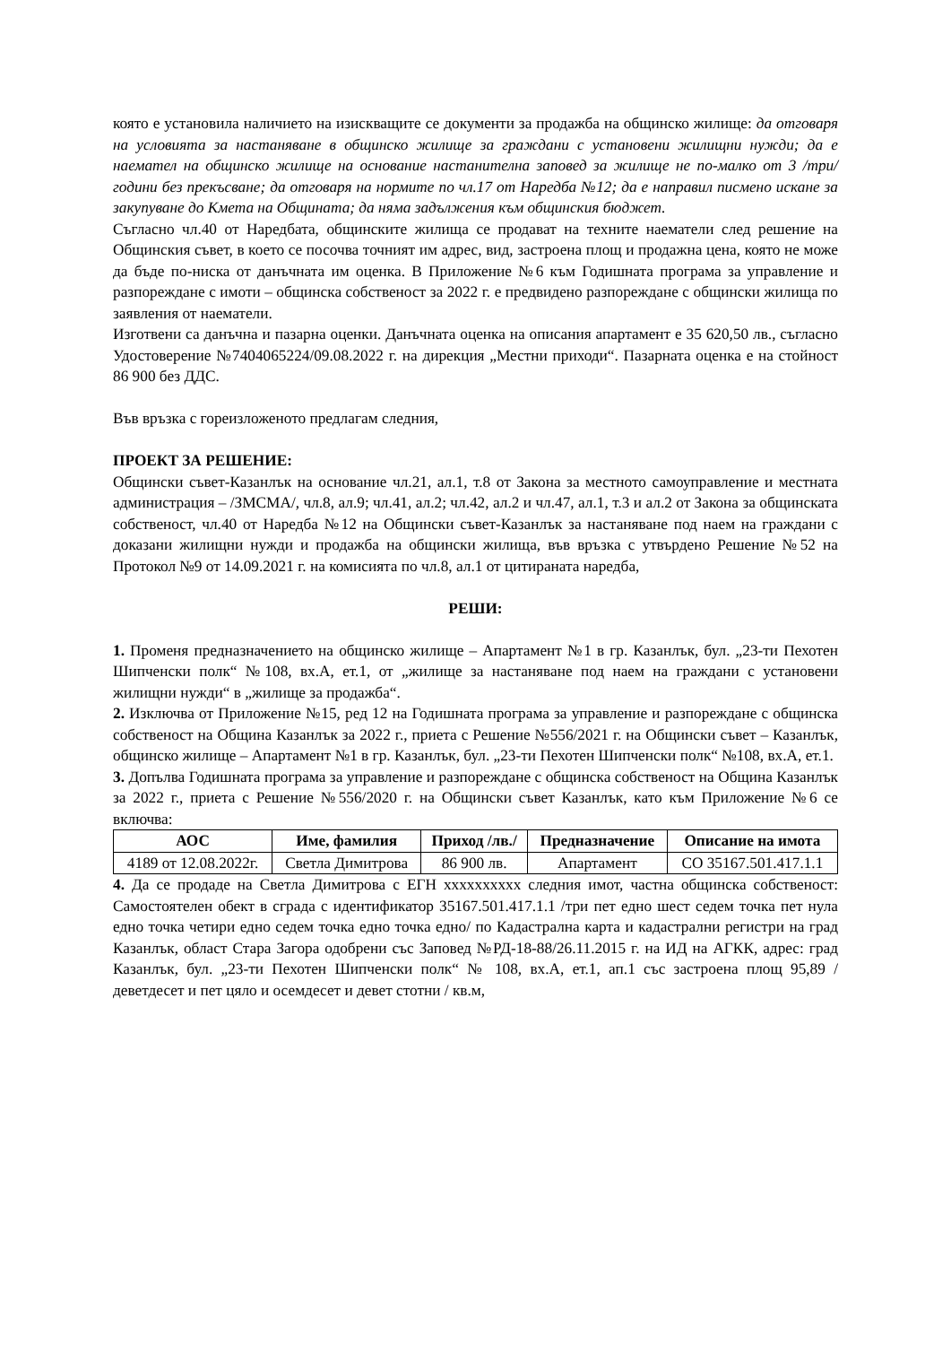която е установила наличието на изискващите се документи за продажба на общинско жилище: да отговаря на условията за настаняване в общинско жилище за граждани с установени жилищни нужди; да е наемател на общинско жилище на основание настанителна заповед за жилище не по-малко от 3 /три/ години без прекъсване; да отговаря на нормите по чл.17 от Наредба №12; да е направил писмено искане за закупуване до Кмета на Общината; да няма задължения към общинския бюджет.
Съгласно чл.40 от Наредбата, общинските жилища се продават на техните наематели след решение на Общинския съвет, в което се посочва точният им адрес, вид, застроена площ и продажна цена, която не може да бъде по-ниска от данъчната им оценка. В Приложение №6 към Годишната програма за управление и разпореждане с имоти – общинска собственост за 2022 г. е предвидено разпореждане с общински жилища по заявления от наематели.
Изготвени са данъчна и пазарна оценки. Данъчната оценка на описания апартамент е 35 620,50 лв., съгласно Удостоверение №7404065224/09.08.2022 г. на дирекция „Местни приходи“. Пазарната оценка е на стойност 86 900 без ДДС.
Във връзка с гореизложеното предлагам следния,
ПРОЕКТ ЗА РЕШЕНИЕ:
Общински съвет-Казанлък на основание чл.21, ал.1, т.8 от Закона за местното самоуправление и местната администрация – /ЗМСМА/, чл.8, ал.9; чл.41, ал.2; чл.42, ал.2 и чл.47, ал.1, т.3 и ал.2 от Закона за общинската собственост, чл.40 от Наредба №12 на Общински съвет-Казанлък за настаняване под наем на граждани с доказани жилищни нужди и продажба на общински жилища, във връзка с утвърдено Решение №52 на Протокол №9 от 14.09.2021 г. на комисията по чл.8, ал.1 от цитираната наредба,
РЕШИ:
1. Променя предназначението на общинско жилище – Апартамент №1 в гр. Казанлък, бул. „23-ти Пехотен Шипченски полк“ №108, вх.А, ет.1, от „жилище за настаняване под наем на граждани с установени жилищни нужди“ в „жилище за продажба“.
2. Изключва от Приложение №15, ред 12 на Годишната програма за управление и разпореждане с общинска собственост на Община Казанлък за 2022 г., приета с Решение №556/2021 г. на Общински съвет – Казанлък, общинско жилище – Апартамент №1 в гр. Казанлък, бул. „23-ти Пехотен Шипченски полк“ №108, вх.А, ет.1.
3. Допълва Годишната програма за управление и разпореждане с общинска собственост на Община Казанлък за 2022 г., приета с Решение №556/2020 г. на Общински съвет Казанлък, като към Приложение №6 се включва:
| АОС | Име, фамилия | Приход /лв./ | Предназначение | Описание на имота |
| --- | --- | --- | --- | --- |
| 4189 от 12.08.2022г. | Светла Димитрова | 86 900 лв. | Апартамент | СО 35167.501.417.1.1 |
4. Да се продаде на Светла Димитрова с ЕГН xxxxxxxxxx следния имот, частна общинска собственост: Самостоятелен обект в сграда с идентификатор 35167.501.417.1.1 /три пет едно шест седем точка пет нула едно точка четири едно седем точка едно точка едно/ по Кадастрална карта и кадастрални регистри на град Казанлък, област Стара Загора одобрени със Заповед №РД-18-88/26.11.2015 г. на ИД на АГКК, адрес: град Казанлък, бул. „23-ти Пехотен Шипченски полк“ № 108, вх.А, ет.1, ап.1 със застроена площ 95,89 /деветдесет и пет цяло и осемдесет и девет стотни / кв.м,